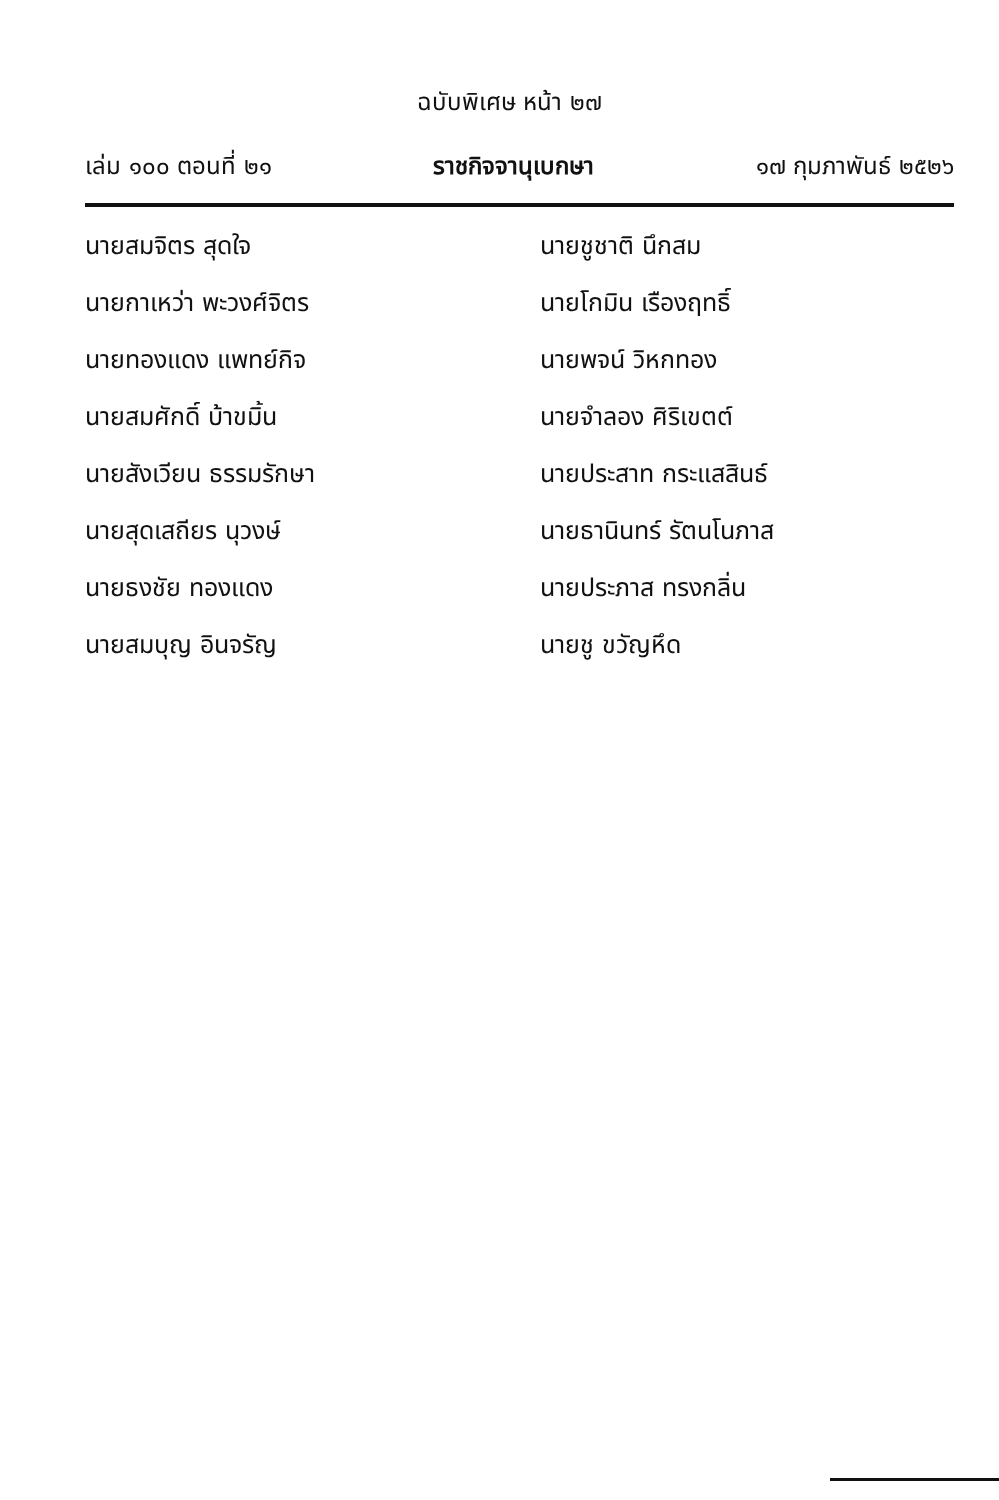ฉบับพิเศษ หน้า ๒๗
เล่ม ๑๐๐ ตอนที่ ๒๑ ราชกิจจานุเบกษา ๑๗ กุมภาพันธ์ ๒๕๒๖
นายสมจิตร สุดใจ
นายกาเหว่า พะวงศ์จิตร
นายทองแดง แพทย์กิจ
นายสมศักดิ์ บ้าขมิ้น
นายสังเวียน ธรรมรักษา
นายสุดเสถียร นุวงษ์
นายธงชัย ทองแดง
นายสมบุญ อินจรัญ
นายชูชาติ นึกสม
นายโกมิน เรืองฤทธิ์
นายพจน์ วิหกทอง
นายจำลอง ศิริเขตต์
นายประสาท กระแสสินธ์
นายธานินทร์ รัตนโนภาส
นายประภาส ทรงกลิ่น
นายชู ขวัญหึด